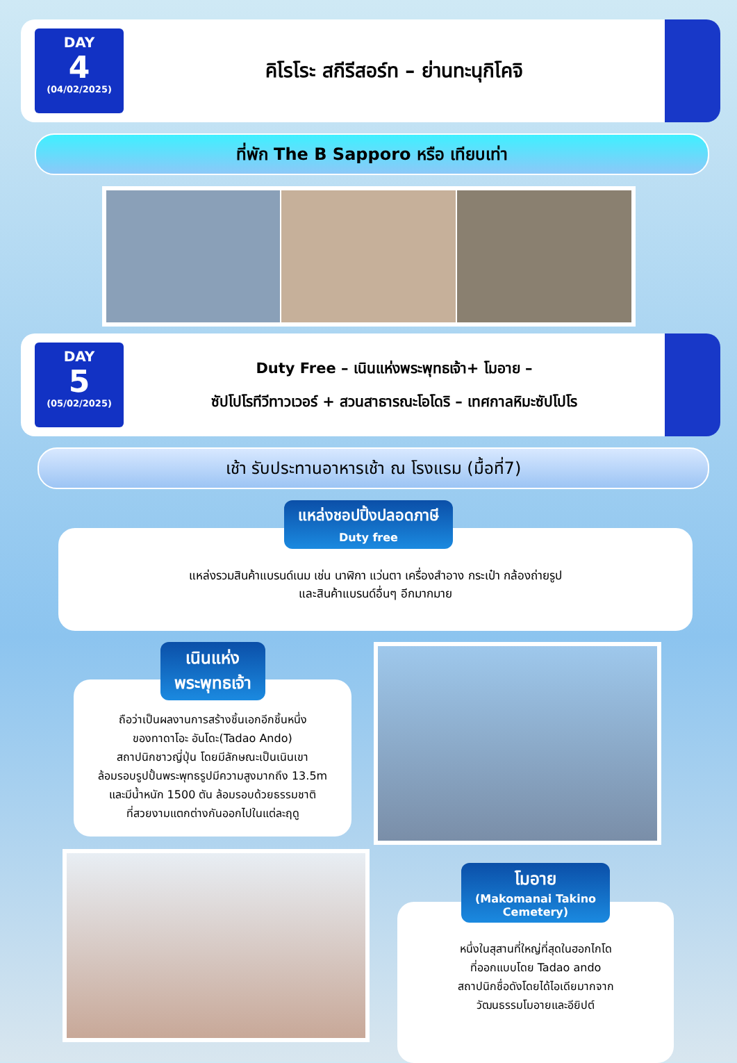DAY
4
(04/02/2025)
คิโรโระ สกีรีสอร์ท – ย่านทะนุกิโคจิ
ที่พัก The B Sapporo หรือ เทียบเท่า
DAY
5
(05/02/2025)
Duty Free – เนินแห่งพระพุทธเจ้า+ โมอาย –
ซัปโปโรทีวีทาวเวอร์ + สวนสาธารณะโอโดริ – เทศกาลหิมะซัปโปโร
เช้า รับประทานอาหารเช้า ณ โรงแรม (มื้อที่7)
แหล่งชอปปิ้งปลอดภาษี
Duty free
แหล่งรวมสินค้าแบรนด์เนม เช่น นาฬิกา แว่นตา เครื่องสำอาง กระเป๋า กล้องถ่ายรูป
และสินค้าแบรนด์อื่นๆ อีกมากมาย
เนินแห่ง
พระพุทธเจ้า
ถือว่าเป็นผลงานการสร้างชิ้นเอกอีกชิ้นหนึ่ง
ของทาดาโอะ อันโดะ(Tadao Ando)
สถาปนิกชาวญี่ปุ่น โดยมีลักษณะเป็นเนินเขา
ล้อมรอบรูปปั้นพระพุทธรูปมีความสูงมากถึง 13.5m
และมีน้ำหนัก 1500 ตัน ล้อมรอบด้วยธรรมชาติ
ที่สวยงามแตกต่างกันออกไปในแต่ละฤดู
โมอาย
(Makomanai Takino
Cemetery)
หนึ่งในสุสานที่ใหญ่ที่สุดในฮอกไกโด
ที่ออกแบบโดย Tadao ando
สถาปนิกชื่อดังโดยได้ไอเดียมากจาก
วัฒนธรรมโมอายและอียิปต์